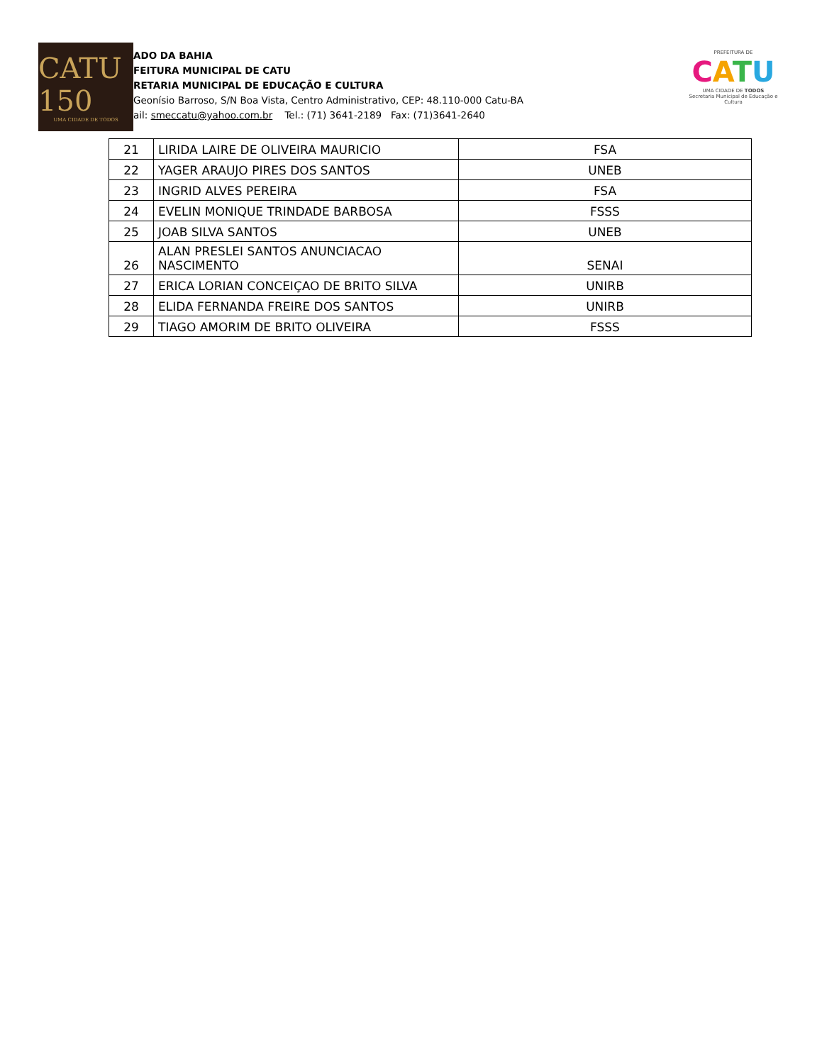CATU 150
UMA CIDADE DE TODOS
ADO DA BAHIA
FEITURA MUNICIPAL DE CATU
RETARIA MUNICIPAL DE EDUCAÇÃO E CULTURA
Geonísio Barroso, S/N Boa Vista, Centro Administrativo, CEP: 48.110-000 Catu-BA
ail: smeccatu@yahoo.com.br Tel.: (71) 3641-2189 Fax: (71)3641-2640
PREFEITURA DE
CATU
UMA CIDADE DE TODOS
Secretaria Municipal de Educação e Cultura
| 21 | LIRIDA LAIRE DE OLIVEIRA MAURICIO | FSA |
| 22 | YAGER ARAUJO PIRES DOS SANTOS | UNEB |
| 23 | INGRID ALVES PEREIRA | FSA |
| 24 | EVELIN MONIQUE TRINDADE BARBOSA | FSSS |
| 25 | JOAB SILVA SANTOS | UNEB |
| 26 | ALAN PRESLEI SANTOS ANUNCIACAO NASCIMENTO | SENAI |
| 27 | ERICA LORIAN CONCEIÇAO DE BRITO SILVA | UNIRB |
| 28 | ELIDA FERNANDA FREIRE DOS SANTOS | UNIRB |
| 29 | TIAGO AMORIM DE BRITO OLIVEIRA | FSSS |